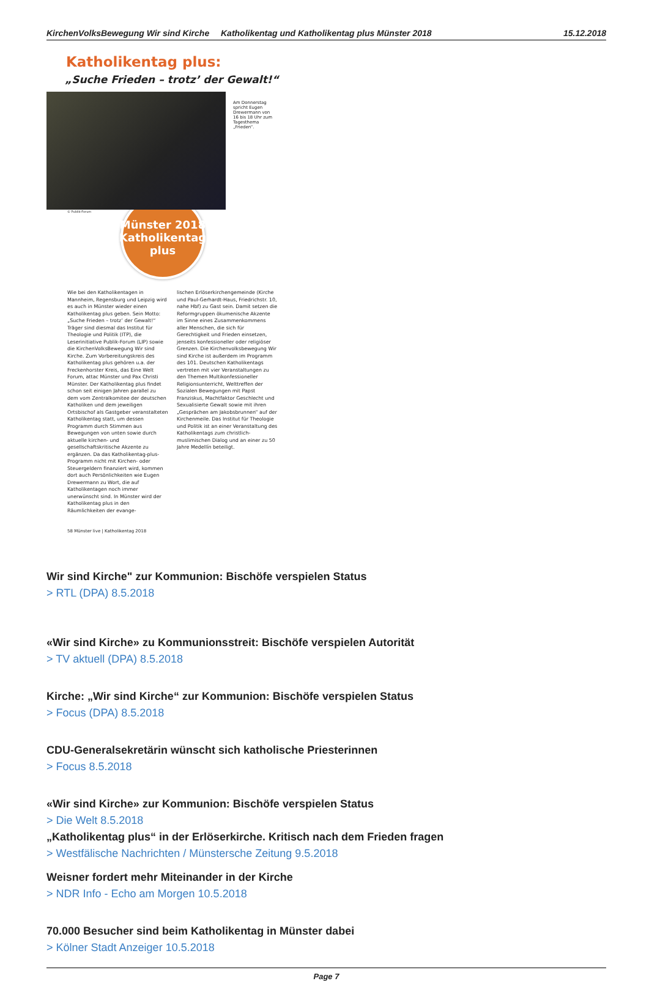KirchenVolksBewegung Wir sind Kirche
Katholikentag und Katholikentag plus Münster 2018
15.12.2018
Katholikentag plus:
„Suche Frieden – trotz’ der Gewalt!“
Am Donnerstag spricht Eugen Drewermann von 16 bis 18 Uhr zum Tagesthema „Frieden“.
© Publik-Forum
Münster 2018
Katholikentag plus
Wie bei den Katholikentagen in Mannheim, Regensburg und Leipzig wird es auch in Münster wieder einen Katholikentag plus geben. Sein Motto: „Suche Frieden – trotz’ der Gewalt!“ Träger sind diesmal das Institut für Theologie und Politik (ITP), die Leserinitiative Publik-Forum (LIP) sowie die KirchenVolksBewegung Wir sind Kirche. Zum Vorbereitungskreis des Katholikentag plus gehören u.a. der Freckenhorster Kreis, das Eine Welt Forum, attac Münster und Pax Christi Münster. Der Katholikentag plus findet schon seit einigen Jahren parallel zu dem vom Zentralkomitee der deutschen Katholiken und dem jeweiligen Ortsbischof als Gastgeber veranstalteten Katholikentag statt, um dessen Programm durch Stimmen aus Bewegungen von unten sowie durch aktuelle kirchen- und gesellschaftskritische Akzente zu ergänzen. Da das Katholikentag-plus-Programm nicht mit Kirchen- oder Steuergeldern finanziert wird, kommen dort auch Persönlichkeiten wie Eugen Drewermann zu Wort, die auf Katholikentagen noch immer unerwünscht sind. In Münster wird der Katholikentag plus in den Räumlichkeiten der evange-
lischen Erlöserkirchengemeinde (Kirche und Paul-Gerhardt-Haus, Friedrichstr. 10, nahe Hbf) zu Gast sein. Damit setzen die Reformgruppen ökumenische Akzente im Sinne eines Zusammenkommens aller Menschen, die sich für Gerechtigkeit und Frieden einsetzen, jenseits konfessioneller oder religiöser Grenzen. Die Kirchenvolksbewegung Wir sind Kirche ist außerdem im Programm des 101. Deutschen Katholikentags vertreten mit vier Veranstaltungen zu den Themen Multikonfessioneller Religionsunterricht, Welttreffen der Sozialen Bewegungen mit Papst Franziskus, Machtfaktor Geschlecht und Sexualisierte Gewalt sowie mit ihren „Gesprächen am Jakobsbrunnen“ auf der Kirchenmeile. Das Institut für Theologie und Politik ist an einer Veranstaltung des Katholikentags zum christlich-muslimischen Dialog und an einer zu 50 Jahre Medellín beteiligt.
58 Münster live | Katholikentag 2018
Wir sind Kirche" zur Kommunion: Bischöfe verspielen Status
> RTL (DPA) 8.5.2018
«Wir sind Kirche» zu Kommunionsstreit: Bischöfe verspielen Autorität
> TV aktuell (DPA) 8.5.2018
Kirche: „Wir sind Kirche“ zur Kommunion: Bischöfe verspielen Status
> Focus (DPA) 8.5.2018
CDU-Generalsekretärin wünscht sich katholische Priesterinnen
> Focus 8.5.2018
«Wir sind Kirche» zur Kommunion: Bischöfe verspielen Status
> Die Welt 8.5.2018
„Katholikentag plus“ in der Erlöserkirche. Kritisch nach dem Frieden fragen
> Westfälische Nachrichten / Münstersche Zeitung 9.5.2018
Weisner fordert mehr Miteinander in der Kirche
> NDR Info - Echo am Morgen 10.5.2018
70.000 Besucher sind beim Katholikentag in Münster dabei
> Kölner Stadt Anzeiger 10.5.2018
Page 7